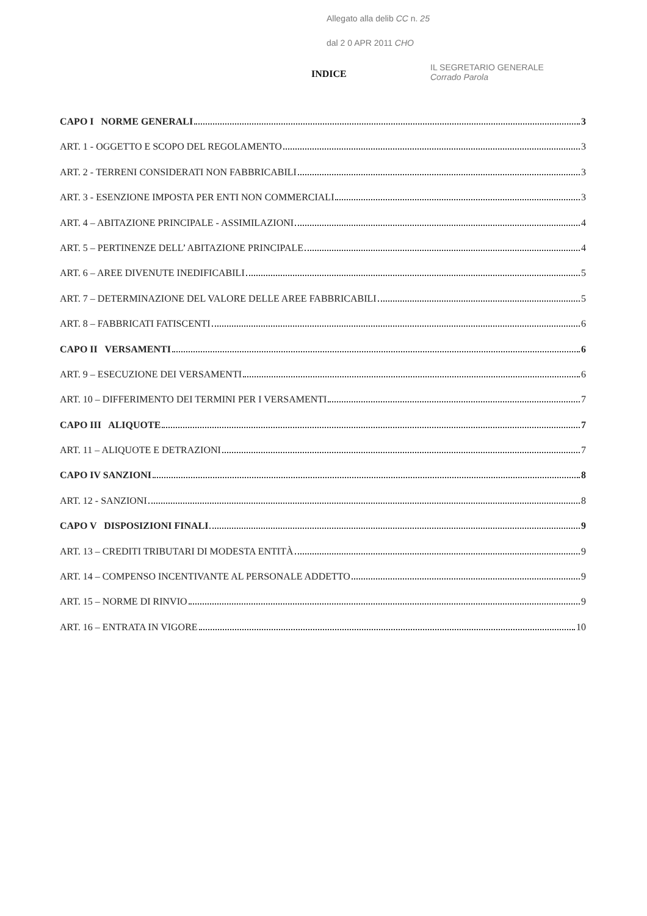Allegato alla delib CC n. 25
dal 2 0 APR 2011 CHO
IL SEGRETARIO GENERALE
Corrado Parola
INDICE
CAPO I NORME GENERALI 3
ART. 1 - OGGETTO E SCOPO DEL REGOLAMENTO 3
ART. 2 - TERRENI CONSIDERATI NON FABBRICABILI 3
ART. 3 - ESENZIONE IMPOSTA PER ENTI NON COMMERCIALI 3
ART. 4 – ABITAZIONE PRINCIPALE - ASSIMILAZIONI 4
ART. 5 – PERTINENZE DELL’ ABITAZIONE PRINCIPALE 4
ART. 6 – AREE DIVENUTE INEDIFICABILI 5
ART. 7 – DETERMINAZIONE DEL VALORE DELLE AREE FABBRICABILI 5
ART. 8 – FABBRICATI FATISCENTI 6
CAPO II VERSAMENTI 6
ART. 9 – ESECUZIONE DEI VERSAMENTI 6
ART. 10 – DIFFERIMENTO DEI TERMINI PER I VERSAMENTI 7
CAPO III ALIQUOTE 7
ART. 11 – ALIQUOTE E DETRAZIONI 7
CAPO IV SANZIONI 8
ART. 12 - SANZIONI 8
CAPO V DISPOSIZIONI FINALI 9
ART. 13 – CREDITI TRIBUTARI DI MODESTA ENTITÀ 9
ART. 14 – COMPENSO INCENTIVANTE AL PERSONALE ADDETTO 9
ART. 15 – NORME DI RINVIO 9
ART. 16 – ENTRATA IN VIGORE 10